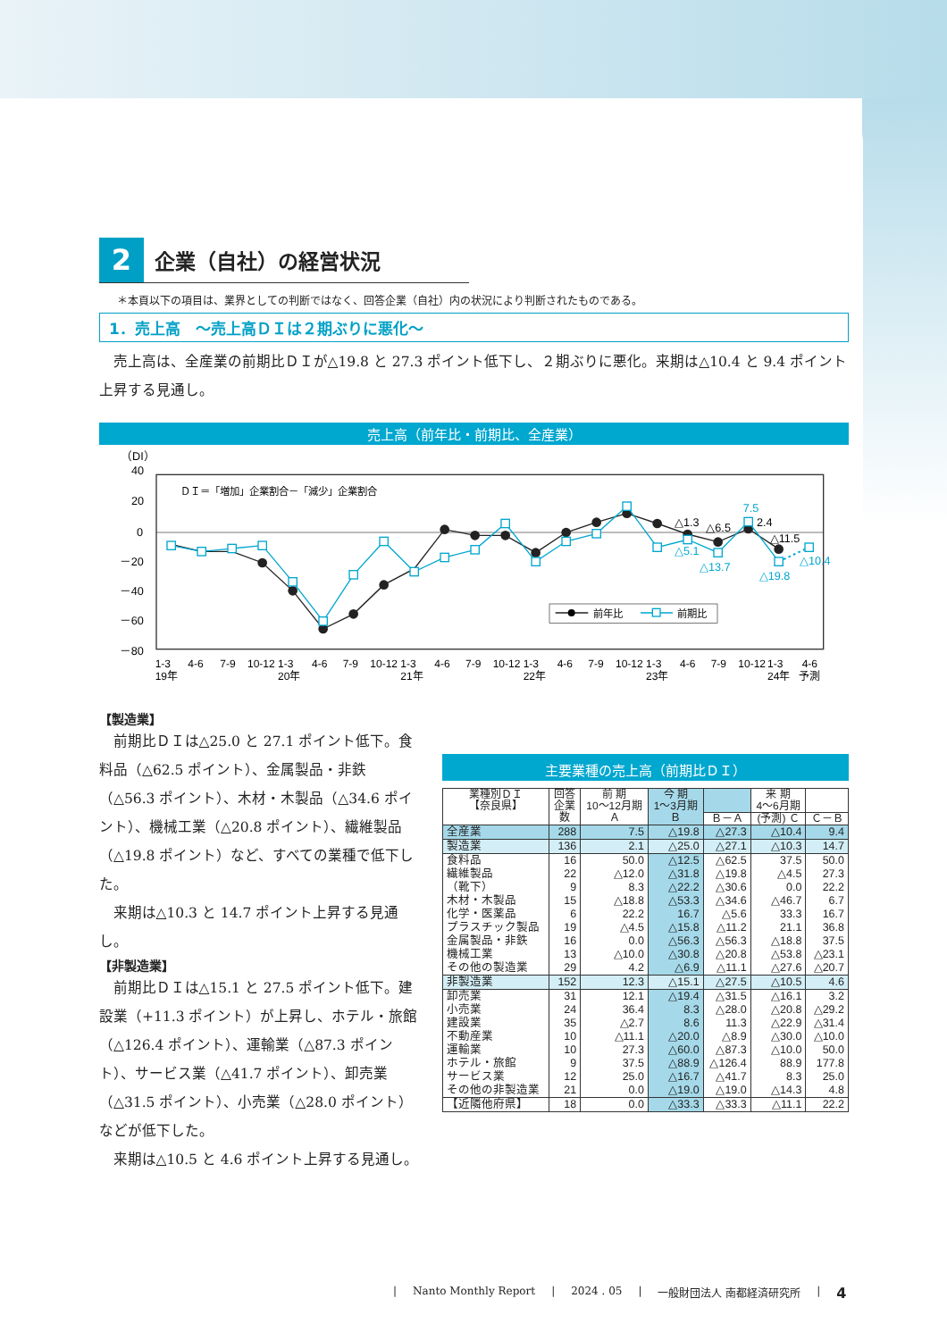2 企業（自社）の経営状況
＊本頁以下の項目は、業界としての判断ではなく、回答企業（自社）内の状況により判断されたものである。
1．売上高　～売上高ＤＩは２期ぶりに悪化～
売上高は、全産業の前期比ＤＩが△19.8 と 27.3 ポイント低下し、２期ぶりに悪化。来期は△10.4 と 9.4 ポイント上昇する見通し。
売上高（前年比・前期比、全産業）
（DI）
40
20
0
－20
－40
－60
－80
ＤＩ＝「増加」企業割合－「減少」企業割合
△1.3
△6.5
2.4
△11.5
7.5
△5.1
△13.7
△19.8
△10.4
前年比
前期比
1-3
4-6
7-9
10-12
1-3
4-6
7-9
10-12
1-3
4-6
7-9
10-12
1-3
4-6
7-9
10-12
1-3
4-6
7-9
10-12
1-3
4-6
19年
20年
21年
22年
23年
24年
予測
【製造業】
前期比ＤＩは△25.0 と 27.1 ポイント低下。食料品（△62.5 ポイント）、金属製品・非鉄（△56.3 ポイント）、木材・木製品（△34.6 ポイント）、機械工業（△20.8 ポイント）、繊維製品（△19.8 ポイント）など、すべての業種で低下した。
来期は△10.3 と 14.7 ポイント上昇する見通し。
【非製造業】
前期比ＤＩは△15.1 と 27.5 ポイント低下。建設業（+11.3 ポイント）が上昇し、ホテル・旅館（△126.4 ポイント）、運輸業（△87.3 ポイント）、サービス業（△41.7 ポイント）、卸売業（△31.5 ポイント）、小売業（△28.0 ポイント）などが低下した。
来期は△10.5 と 4.6 ポイント上昇する見通し。
主要業種の売上高（前期比ＤＩ）
| 業種別ＤＩ 【奈良県】 | 回答 企業 数 | 前 期 10～12月期 Ａ | 今 期 1～3月期 Ｂ | | 来 期 4～6月期 | |
| --- | --- | --- | --- | --- | --- | --- |
| | | | | Ｂ－Ａ | (予測) Ｃ | Ｃ－Ｂ |
| 全産業 | 288 | 7.5 | △19.8 | △27.3 | △10.4 | 9.4 |
| 製造業 | 136 | 2.1 | △25.0 | △27.1 | △10.3 | 14.7 |
| 食料品 繊維製品 （靴下） 木材・木製品 化学・医薬品 プラスチック製品 金属製品・非鉄 機械工業 その他の製造業 | 16 22 9 15 6 19 16 13 29 | 50.0 △12.0 8.3 △18.8 22.2 △4.5 0.0 △10.0 4.2 | △12.5 △31.8 △22.2 △53.3 16.7 △15.8 △56.3 △30.8 △6.9 | △62.5 △19.8 △30.6 △34.6 △5.6 △11.2 △56.3 △20.8 △11.1 | 37.5 △4.5 0.0 △46.7 33.3 21.1 △18.8 △53.8 △27.6 | 50.0 27.3 22.2 6.7 16.7 36.8 37.5 △23.1 △20.7 |
| 非製造業 | 152 | 12.3 | △15.1 | △27.5 | △10.5 | 4.6 |
| 卸売業 小売業 建設業 不動産業 運輸業 ホテル・旅館 サービス業 その他の非製造業 | 31 24 35 10 10 9 12 21 | 12.1 36.4 △2.7 △11.1 27.3 37.5 25.0 0.0 | △19.4 8.3 8.6 △20.0 △60.0 △88.9 △16.7 △19.0 | △31.5 △28.0 11.3 △8.9 △87.3 △126.4 △41.7 △19.0 | △16.1 △20.8 △22.9 △30.0 △10.0 88.9 8.3 △14.3 | 3.2 △29.2 △31.4 △10.0 50.0 177.8 25.0 4.8 |
| 【近隣他府県】 | 18 | 0.0 | △33.3 | △33.3 | △11.1 | 22.2 |
| Nanto Monthly Report | 2024 . 05 | 一般財団法人 南都経済研究所 | 4